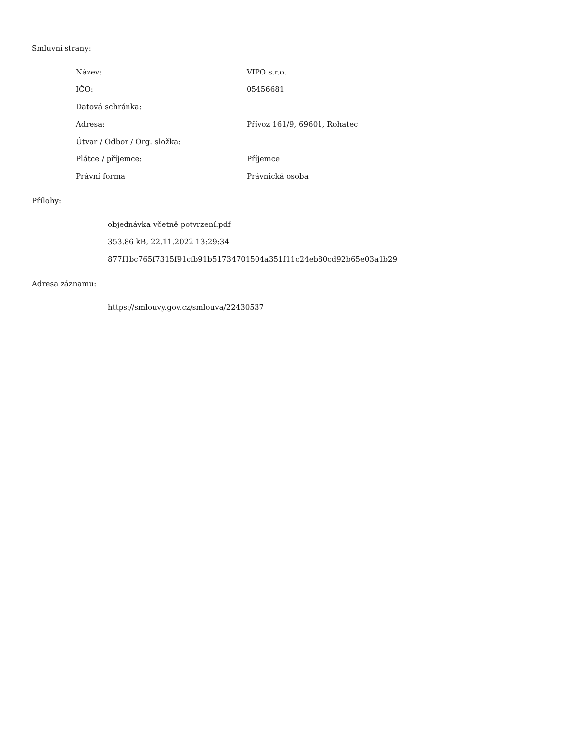Smluvní strany:
| Název: | VIPO s.r.o. |
| IČO: | 05456681 |
| Datová schránka: | |
| Adresa: | Přívoz 161/9, 69601, Rohatec |
| Útvar / Odbor / Org. složka: | |
| Plátce / příjemce: | Příjemce |
| Právní forma | Právnická osoba |
Přílohy:
objednávka včetně potvrzení.pdf
353.86 kB, 22.11.2022 13:29:34
877f1bc765f7315f91cfb91b51734701504a351f11c24eb80cd92b65e03a1b29
Adresa záznamu:
https://smlouvy.gov.cz/smlouva/22430537